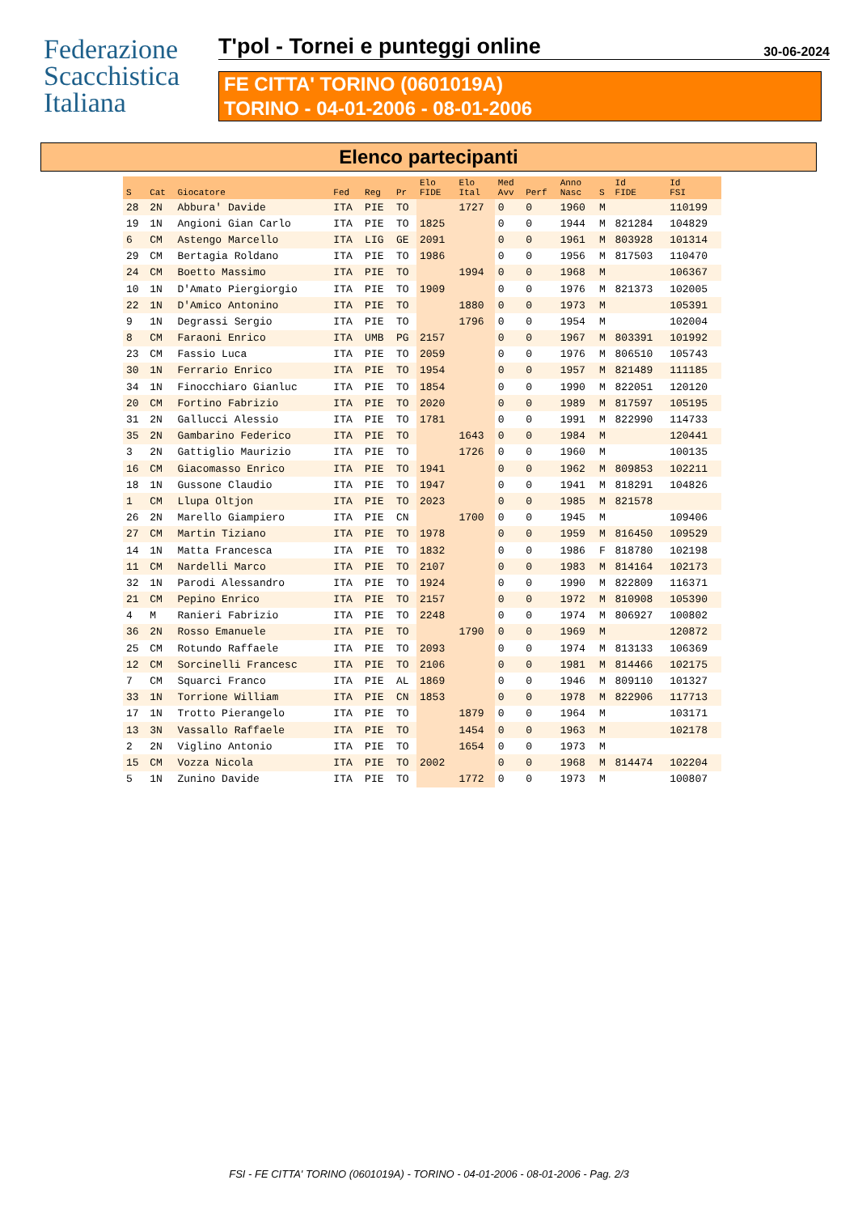Federazione
Scacchistica
Italiana
T'pol - Tornei e punteggi online 30-06-2024
FE CITTA' TORINO (0601019A)
TORINO - 04-01-2006 - 08-01-2006
Elenco partecipanti
| S | Cat | Giocatore | Fed | Reg | Pr | Elo FIDE | Elo Ital | Med Avv | Perf | Anno Nasc | S | Id FIDE | Id FSI |
| --- | --- | --- | --- | --- | --- | --- | --- | --- | --- | --- | --- | --- | --- |
| 28 | 2N | Abbura' Davide | ITA | PIE | TO | | 1727 | 0 | 0 | 1960 | M | | 110199 |
| 19 | 1N | Angioni Gian Carlo | ITA | PIE | TO | 1825 | | 0 | 0 | 1944 | M | 821284 | 104829 |
| 6 | CM | Astengo Marcello | ITA | LIG | GE | 2091 | | 0 | 0 | 1961 | M | 803928 | 101314 |
| 29 | CM | Bertagia Roldano | ITA | PIE | TO | 1986 | | 0 | 0 | 1956 | M | 817503 | 110470 |
| 24 | CM | Boetto Massimo | ITA | PIE | TO | | 1994 | 0 | 0 | 1968 | M | | 106367 |
| 10 | 1N | D'Amato Piergiorgio | ITA | PIE | TO | 1909 | | 0 | 0 | 1976 | M | 821373 | 102005 |
| 22 | 1N | D'Amico Antonino | ITA | PIE | TO | | 1880 | 0 | 0 | 1973 | M | | 105391 |
| 9 | 1N | Degrassi Sergio | ITA | PIE | TO | | 1796 | 0 | 0 | 1954 | M | | 102004 |
| 8 | CM | Faraoni Enrico | ITA | UMB | PG | 2157 | | 0 | 0 | 1967 | M | 803391 | 101992 |
| 23 | CM | Fassio Luca | ITA | PIE | TO | 2059 | | 0 | 0 | 1976 | M | 806510 | 105743 |
| 30 | 1N | Ferrario Enrico | ITA | PIE | TO | 1954 | | 0 | 0 | 1957 | M | 821489 | 111185 |
| 34 | 1N | Finocchiaro Gianluc | ITA | PIE | TO | 1854 | | 0 | 0 | 1990 | M | 822051 | 120120 |
| 20 | CM | Fortino Fabrizio | ITA | PIE | TO | 2020 | | 0 | 0 | 1989 | M | 817597 | 105195 |
| 31 | 2N | Gallucci Alessio | ITA | PIE | TO | 1781 | | 0 | 0 | 1991 | M | 822990 | 114733 |
| 35 | 2N | Gambarino Federico | ITA | PIE | TO | | 1643 | 0 | 0 | 1984 | M | | 120441 |
| 3 | 2N | Gattiglio Maurizio | ITA | PIE | TO | | 1726 | 0 | 0 | 1960 | M | | 100135 |
| 16 | CM | Giacomasso Enrico | ITA | PIE | TO | 1941 | | 0 | 0 | 1962 | M | 809853 | 102211 |
| 18 | 1N | Gussone Claudio | ITA | PIE | TO | 1947 | | 0 | 0 | 1941 | M | 818291 | 104826 |
| 1 | CM | Llupa Oltjon | ITA | PIE | TO | 2023 | | 0 | 0 | 1985 | M | 821578 | |
| 26 | 2N | Marello Giampiero | ITA | PIE | CN | | 1700 | 0 | 0 | 1945 | M | | 109406 |
| 27 | CM | Martin Tiziano | ITA | PIE | TO | 1978 | | 0 | 0 | 1959 | M | 816450 | 109529 |
| 14 | 1N | Matta Francesca | ITA | PIE | TO | 1832 | | 0 | 0 | 1986 | F | 818780 | 102198 |
| 11 | CM | Nardelli Marco | ITA | PIE | TO | 2107 | | 0 | 0 | 1983 | M | 814164 | 102173 |
| 32 | 1N | Parodi Alessandro | ITA | PIE | TO | 1924 | | 0 | 0 | 1990 | M | 822809 | 116371 |
| 21 | CM | Pepino Enrico | ITA | PIE | TO | 2157 | | 0 | 0 | 1972 | M | 810908 | 105390 |
| 4 | M | Ranieri Fabrizio | ITA | PIE | TO | 2248 | | 0 | 0 | 1974 | M | 806927 | 100802 |
| 36 | 2N | Rosso Emanuele | ITA | PIE | TO | | 1790 | 0 | 0 | 1969 | M | | 120872 |
| 25 | CM | Rotundo Raffaele | ITA | PIE | TO | 2093 | | 0 | 0 | 1974 | M | 813133 | 106369 |
| 12 | CM | Sorcinelli Francesc | ITA | PIE | TO | 2106 | | 0 | 0 | 1981 | M | 814466 | 102175 |
| 7 | CM | Squarci Franco | ITA | PIE | AL | 1869 | | 0 | 0 | 1946 | M | 809110 | 101327 |
| 33 | 1N | Torrione William | ITA | PIE | CN | 1853 | | 0 | 0 | 1978 | M | 822906 | 117713 |
| 17 | 1N | Trotto Pierangelo | ITA | PIE | TO | | 1879 | 0 | 0 | 1964 | M | | 103171 |
| 13 | 3N | Vassallo Raffaele | ITA | PIE | TO | | 1454 | 0 | 0 | 1963 | M | | 102178 |
| 2 | 2N | Viglino Antonio | ITA | PIE | TO | | 1654 | 0 | 0 | 1973 | M | | |
| 15 | CM | Vozza Nicola | ITA | PIE | TO | 2002 | | 0 | 0 | 1968 | M | 814474 | 102204 |
| 5 | 1N | Zunino Davide | ITA | PIE | TO | | 1772 | 0 | 0 | 1973 | M | | 100807 |
FSI - FE CITTA' TORINO (0601019A) - TORINO - 04-01-2006 - 08-01-2006 - Pag. 2/3